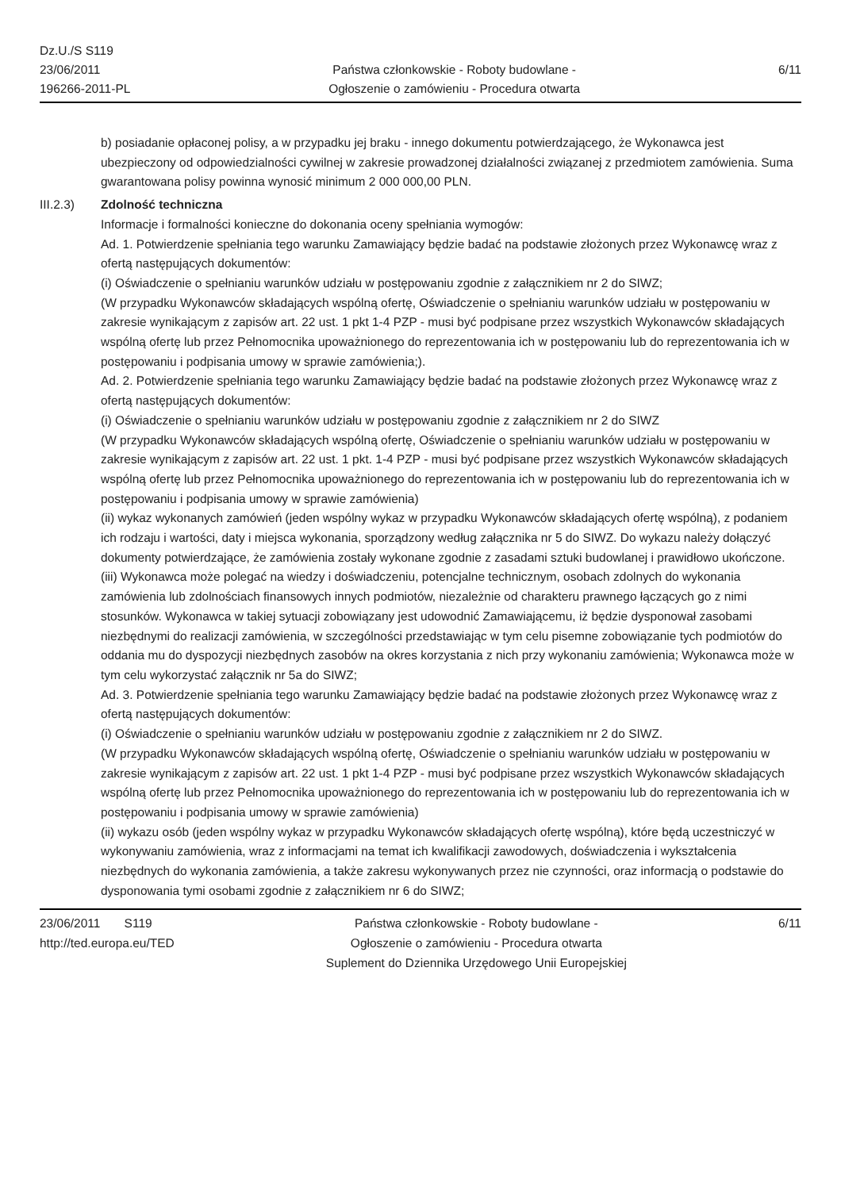Dz.U./S S119
23/06/2011
196266-2011-PL
Państwa członkowskie - Roboty budowlane -
Ogłoszenie o zamówieniu - Procedura otwarta
6/11
b) posiadanie opłaconej polisy, a w przypadku jej braku - innego dokumentu potwierdzającego, że Wykonawca jest ubezpieczony od odpowiedzialności cywilnej w zakresie prowadzonej działalności związanej z przedmiotem zamówienia. Suma gwarantowana polisy powinna wynosić minimum 2 000 000,00 PLN.
III.2.3) Zdolność techniczna
Informacje i formalności konieczne do dokonania oceny spełniania wymogów:
Ad. 1. Potwierdzenie spełniania tego warunku Zamawiający będzie badać na podstawie złożonych przez Wykonawcę wraz z ofertą następujących dokumentów:
(i) Oświadczenie o spełnianiu warunków udziału w postępowaniu zgodnie z załącznikiem nr 2 do SIWZ;
(W przypadku Wykonawców składających wspólną ofertę, Oświadczenie o spełnianiu warunków udziału w postępowaniu w zakresie wynikającym z zapisów art. 22 ust. 1 pkt 1-4 PZP - musi być podpisane przez wszystkich Wykonawców składających wspólną ofertę lub przez Pełnomocnika upoważnionego do reprezentowania ich w postępowaniu lub do reprezentowania ich w postępowaniu i podpisania umowy w sprawie zamówienia;).
Ad. 2. Potwierdzenie spełniania tego warunku Zamawiający będzie badać na podstawie złożonych przez Wykonawcę wraz z ofertą następujących dokumentów:
(i) Oświadczenie o spełnianiu warunków udziału w postępowaniu zgodnie z załącznikiem nr 2 do SIWZ
(W przypadku Wykonawców składających wspólną ofertę, Oświadczenie o spełnianiu warunków udziału w postępowaniu w zakresie wynikającym z zapisów art. 22 ust. 1 pkt. 1-4 PZP - musi być podpisane przez wszystkich Wykonawców składających wspólną ofertę lub przez Pełnomocnika upoważnionego do reprezentowania ich w postępowaniu lub do reprezentowania ich w postępowaniu i podpisania umowy w sprawie zamówienia)
(ii) wykaz wykonanych zamówień (jeden wspólny wykaz w przypadku Wykonawców składających ofertę wspólną), z podaniem ich rodzaju i wartości, daty i miejsca wykonania, sporządzony według załącznika nr 5 do SIWZ. Do wykazu należy dołączyć dokumenty potwierdzające, że zamówienia zostały wykonane zgodnie z zasadami sztuki budowlanej i prawidłowo ukończone.
(iii) Wykonawca może polegać na wiedzy i doświadczeniu, potencjalne technicznym, osobach zdolnych do wykonania zamówienia lub zdolnościach finansowych innych podmiotów, niezależnie od charakteru prawnego łączących go z nimi stosunków. Wykonawca w takiej sytuacji zobowiązany jest udowodnić Zamawiającemu, iż będzie dysponował zasobami niezbędnymi do realizacji zamówienia, w szczególności przedstawiając w tym celu pisemne zobowiązanie tych podmiotów do oddania mu do dyspozycji niezbędnych zasobów na okres korzystania z nich przy wykonaniu zamówienia; Wykonawca może w tym celu wykorzystać załącznik nr 5a do SIWZ;
Ad. 3. Potwierdzenie spełniania tego warunku Zamawiający będzie badać na podstawie złożonych przez Wykonawcę wraz z ofertą następujących dokumentów:
(i) Oświadczenie o spełnianiu warunków udziału w postępowaniu zgodnie z załącznikiem nr 2 do SIWZ.
(W przypadku Wykonawców składających wspólną ofertę, Oświadczenie o spełnianiu warunków udziału w postępowaniu w zakresie wynikającym z zapisów art. 22 ust. 1 pkt 1-4 PZP - musi być podpisane przez wszystkich Wykonawców składających wspólną ofertę lub przez Pełnomocnika upoważnionego do reprezentowania ich w postępowaniu lub do reprezentowania ich w postępowaniu i podpisania umowy w sprawie zamówienia)
(ii) wykazu osób (jeden wspólny wykaz w przypadku Wykonawców składających ofertę wspólną), które będą uczestniczyć w wykonywaniu zamówienia, wraz z informacjami na temat ich kwalifikacji zawodowych, doświadczenia i wykształcenia niezbędnych do wykonania zamówienia, a także zakresu wykonywanych przez nie czynności, oraz informacją o podstawie do dysponowania tymi osobami zgodnie z załącznikiem nr 6 do SIWZ;
23/06/2011 S119
http://ted.europa.eu/TED
Państwa członkowskie - Roboty budowlane -
Ogłoszenie o zamówieniu - Procedura otwarta
Suplement do Dziennika Urzędowego Unii Europejskiej
6/11